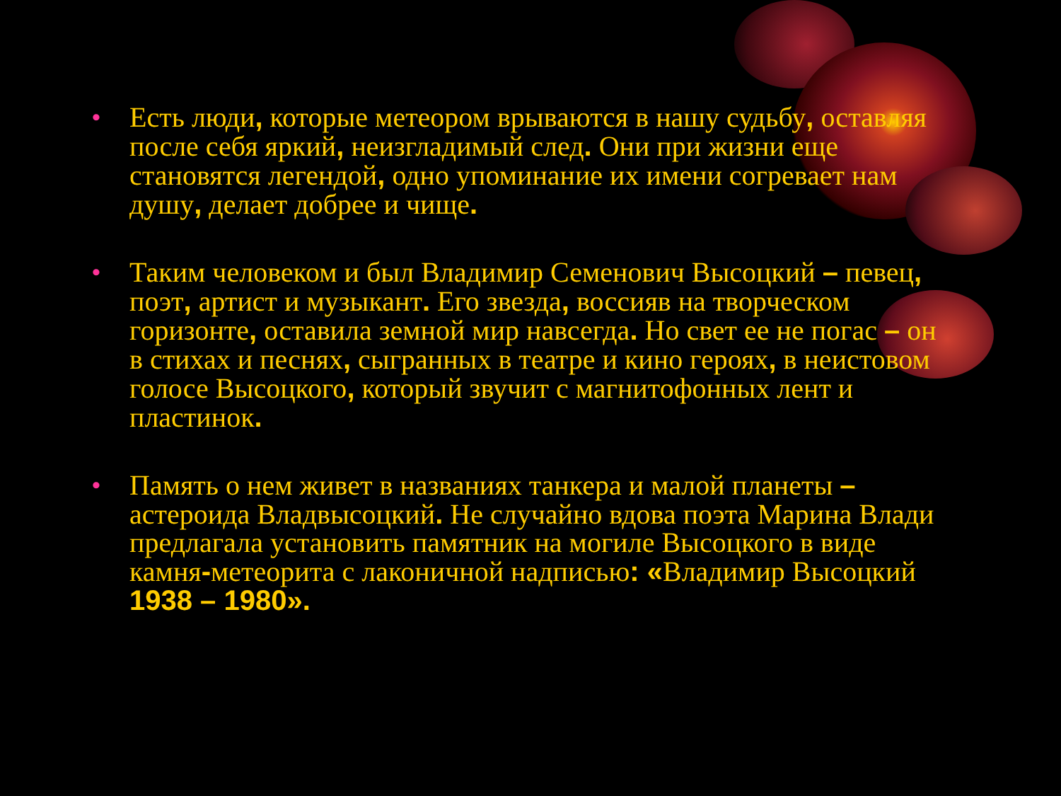• Есть люди, которые метеором врываются в нашу судьбу, оставляя после себя яркий, неизгладимый след. Они при жизни еще становятся легендой, одно упоминание их имени согревает нам душу, делает добрее и чище.
• Таким человеком и был Владимир Семенович Высоцкий – певец, поэт, артист и музыкант. Его звезда, воссияв на творческом горизонте, оставила земной мир навсегда. Но свет ее не погас – он в стихах и песнях, сыгранных в театре и кино героях, в неистовом голосе Высоцкого, который звучит с магнитофонных лент и пластинок.
• Память о нем живет в названиях танкера и малой планеты – астероида Владвысоцкий. Не случайно вдова поэта Марина Влади предлагала установить памятник на могиле Высоцкого в виде камня-метеорита с лаконичной надписью: «Владимир Высоцкий 1938 – 1980».